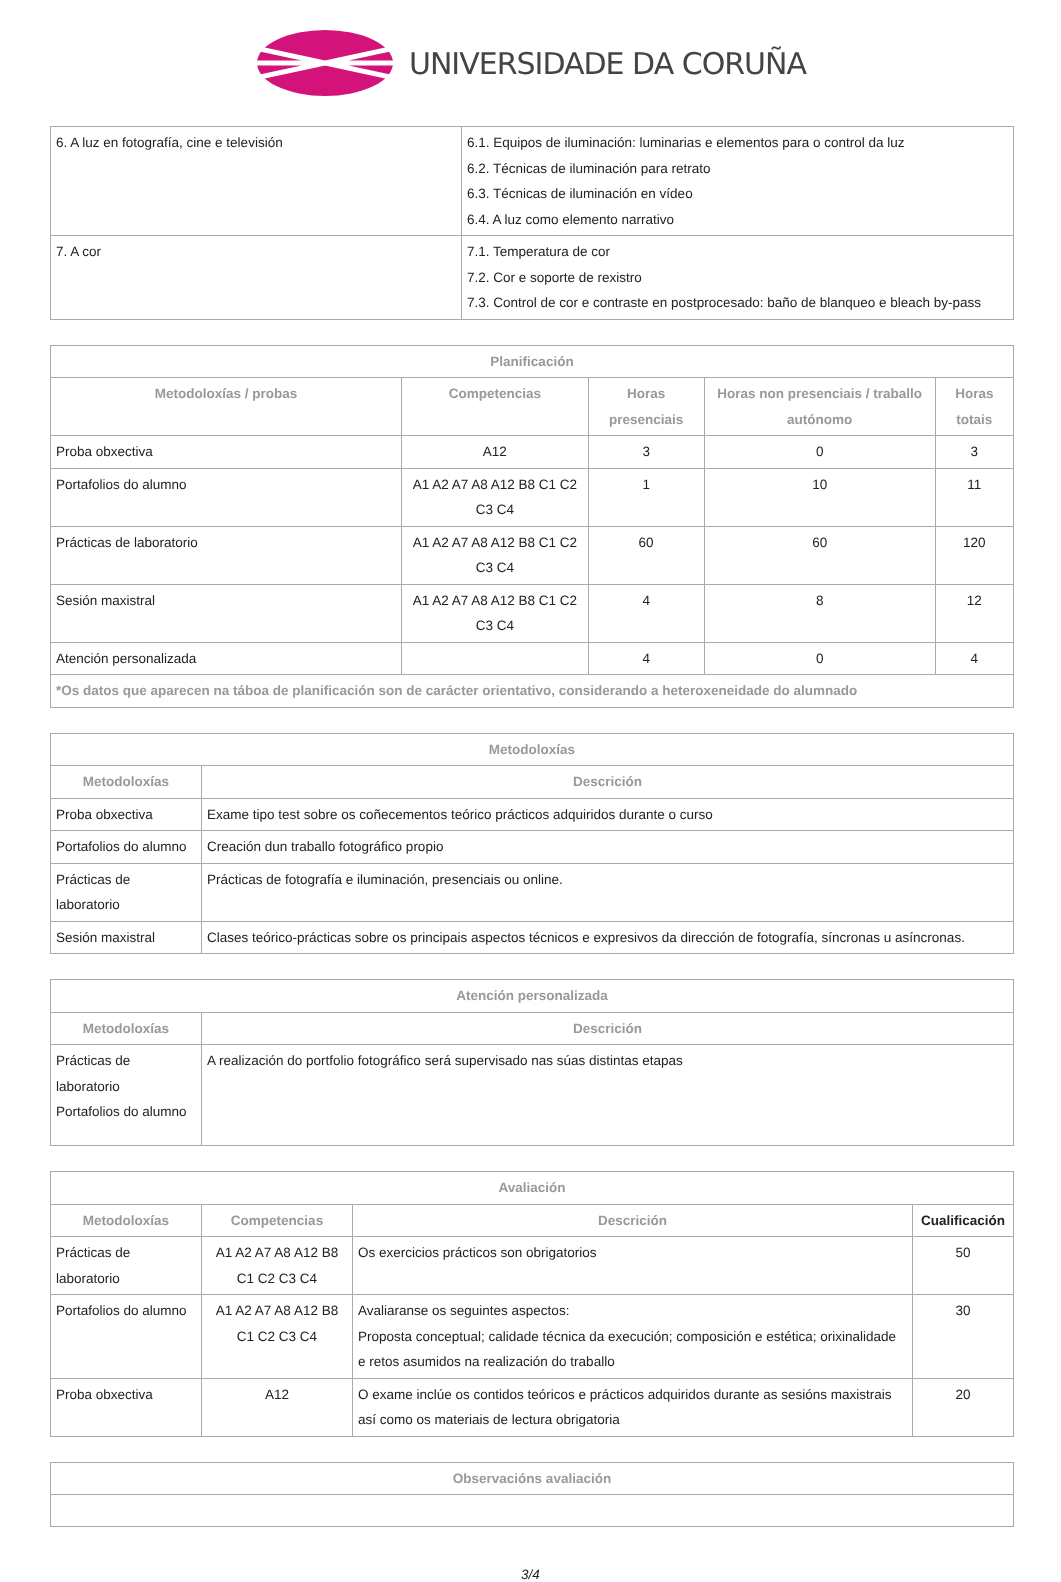UNIVERSIDADE DA CORUÑA
| 6. A luz en fotografía, cine e televisión | 6.1. Equipos de iluminación: luminarias e elementos para o control da luz 6.2. Técnicas de iluminación para retrato 6.3. Técnicas de iluminación en vídeo 6.4. A luz como elemento narrativo |
| 7. A cor | 7.1. Temperatura de cor 7.2. Cor e soporte de rexistro 7.3. Control de cor e contraste en postprocesado: baño de blanqueo e bleach by-pass |
| Planificación | | | | |
| --- | --- | --- | --- | --- |
| Metodoloxías / probas | Competencias | Horas presenciais | Horas non presenciais / traballo autónomo | Horas totais |
| Proba obxectiva | A12 | 3 | 0 | 3 |
| Portafolios do alumno | A1 A2 A7 A8 A12 B8 C1 C2 C3 C4 | 1 | 10 | 11 |
| Prácticas de laboratorio | A1 A2 A7 A8 A12 B8 C1 C2 C3 C4 | 60 | 60 | 120 |
| Sesión maxistral | A1 A2 A7 A8 A12 B8 C1 C2 C3 C4 | 4 | 8 | 12 |
| Atención personalizada | | 4 | 0 | 4 |
| *Os datos que aparecen na táboa de planificación son de carácter orientativo, considerando a heteroxeneidade do alumnado | | | | |
| Metodoloxías | |
| --- | --- |
| Metodoloxías | Descrición |
| Proba obxectiva | Exame tipo test sobre os coñecementos teórico prácticos adquiridos durante o curso |
| Portafolios do alumno | Creación dun traballo fotográfico propio |
| Prácticas de laboratorio | Prácticas de fotografía e iluminación, presenciais ou online. |
| Sesión maxistral | Clases teórico-prácticas sobre os principais aspectos técnicos e expresivos da dirección de fotografía, síncronas u asíncronas. |
| Atención personalizada | |
| --- | --- |
| Metodoloxías | Descrición |
| Prácticas de laboratorio Portafolios do alumno | A realización do portfolio fotográfico será supervisado nas súas distintas etapas |
| Avaliación | | | |
| --- | --- | --- | --- |
| Metodoloxías | Competencias | Descrición | Cualificación |
| Prácticas de laboratorio | A1 A2 A7 A8 A12 B8 C1 C2 C3 C4 | Os exercicios prácticos son obrigatorios | 50 |
| Portafolios do alumno | A1 A2 A7 A8 A12 B8 C1 C2 C3 C4 | Avaliaranse os seguintes aspectos: Proposta conceptual; calidade técnica da execución; composición e estética; orixinalidade e retos asumidos na realización do traballo | 30 |
| Proba obxectiva | A12 | O exame inclúe os contidos teóricos e prácticos adquiridos durante as sesións maxistrais así como os materiais de lectura obrigatoria | 20 |
| Observacións avaliación |
| --- |
3/4